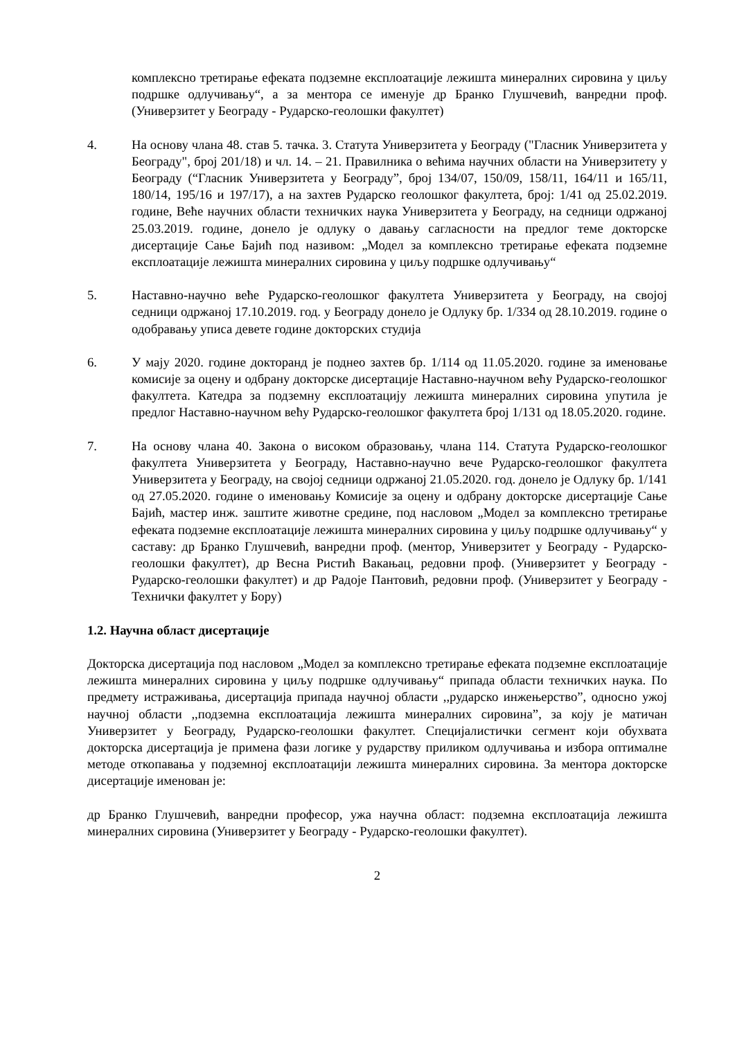комплексно третирање ефеката подземне експлоатације лежишта минералних сировина у циљу подршке одлучивању“, а за ментора се именује др Бранко Глушчевић, ванредни проф. (Универзитет у Београду - Рударско-геолошки факултет)
4. На основу члана 48. став 5. тачка. 3. Статута Универзитета у Београду ("Гласник Универзитета у Београду", број 201/18) и чл. 14. – 21. Правилника о већима научних области на Универзитету у Београду (“Гласник Универзитета у Београду”, број 134/07, 150/09, 158/11, 164/11 и 165/11, 180/14, 195/16 и 197/17), а на захтев Рударско геолошког факултета, број: 1/41 од 25.02.2019. године, Веће научних области техничких наука Универзитета у Београду, на седници одржаној 25.03.2019. године, донело је одлуку о давању сагласности на предлог теме докторске дисертације Сање Бајић под називом: „Модел за комплексно третирање ефеката подземне експлоатације лежишта минералних сировина у циљу подршке одлучивању“
5. Наставно-научно веће Рударско-геолошког факултета Универзитета у Београду, на својој седници одржаној 17.10.2019. год. у Београду донело је Одлуку бр. 1/334 од 28.10.2019. године о одобравању уписа девете године докторских студија
6. У мају 2020. године докторанд је поднео захтев бр. 1/114 од 11.05.2020. године за именовање комисије за оцену и одбрану докторске дисертације Наставно-научном већу Рударско-геолошког факултета. Катедра за подземну експлоатацију лежишта минералних сировина упутила је предлог Наставно-научном већу Рударско-геолошког факултета број 1/131 од 18.05.2020. године.
7. На основу члана 40. Закона о високом образовању, члана 114. Статута Рударско-геолошког факултета Универзитета у Београду, Наставно-научно вече Рударско-геолошког факултета Универзитета у Београду, на својој седници одржаној 21.05.2020. год. донело је Одлуку бр. 1/141 од 27.05.2020. године о именовању Комисије за оцену и одбрану докторске дисертације Сање Бајић, мастер инж. заштите животне средине, под насловом „Модел за комплексно третирање ефеката подземне експлоатације лежишта минералних сировина у циљу подршке одлучивању“ у саставу: др Бранко Глушчевић, ванредни проф. (ментор, Универзитет у Београду - Рударско-геолошки факултет), др Весна Ристић Вакањац, редовни проф. (Универзитет у Београду - Рударско-геолошки факултет) и др Радоје Пантовић, редовни проф. (Универзитет у Београду - Технички факултет у Бору)
1.2. Научна област дисертације
Докторска дисертација под насловом „Модел за комплексно третирање ефеката подземне експлоатације лежишта минералних сировина у циљу подршке одлучивању“ припада области техничких наука. По предмету истраживања, дисертација припада научној области ,,рударско инжењерство”, односно ужој научној области ,,подземна експлоатација лежишта минералних сировина”, за коју је матичан Универзитет у Београду, Рударско-геолошки факултет. Специјалистички сегмент који обухвата докторска дисертација је примена фази логике у рударству приликом одлучивања и избора оптималне методе откопавања у подземној експлоатацији лежишта минералних сировина. За ментора докторске дисертације именован је:
др Бранко Глушчевић, ванредни професор, ужа научна област: подземна експлоатација лежишта минералних сировина (Универзитет у Београду - Рударско-геолошки факултет).
2